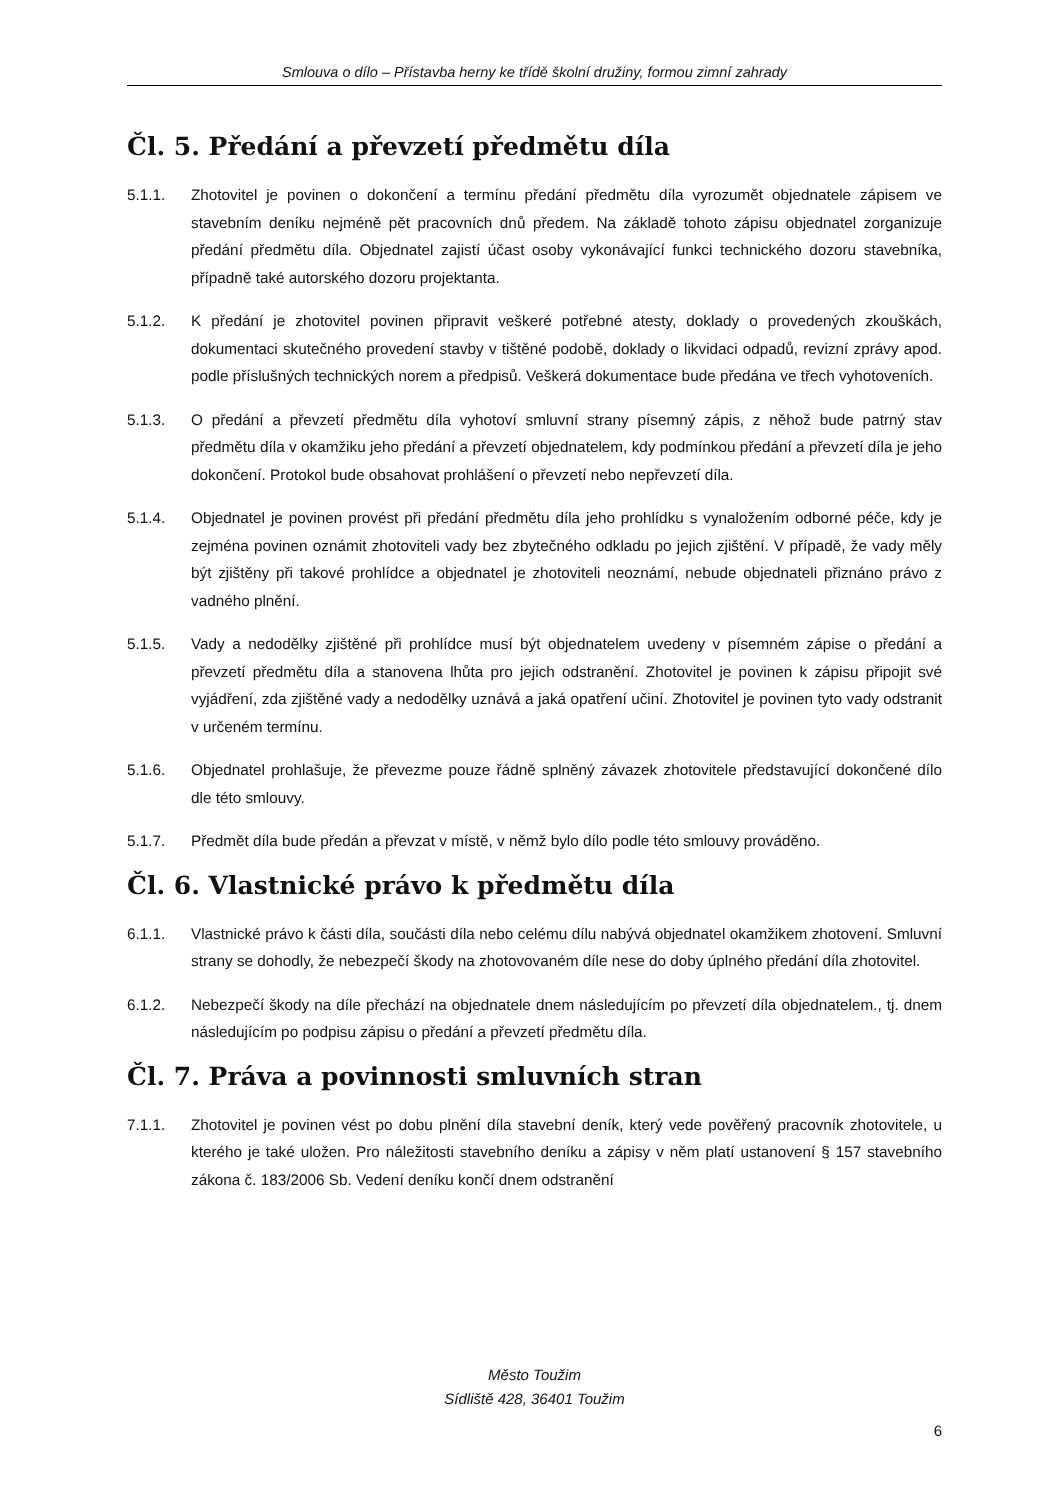Smlouva o dílo – Přístavba herny ke třídě školní družiny, formou zimní zahrady
Čl. 5. Předání a převzetí předmětu díla
5.1.1. Zhotovitel je povinen o dokončení a termínu předání předmětu díla vyrozumět objednatele zápisem ve stavebním deníku nejméně pět pracovních dnů předem. Na základě tohoto zápisu objednatel zorganizuje předání předmětu díla. Objednatel zajistí účast osoby vykonávající funkci technického dozoru stavebníka, případně také autorského dozoru projektanta.
5.1.2. K předání je zhotovitel povinen připravit veškeré potřebné atesty, doklady o provedených zkouškách, dokumentaci skutečného provedení stavby v tištěné podobě, doklady o likvidaci odpadů, revizní zprávy apod. podle příslušných technických norem a předpisů. Veškerá dokumentace bude předána ve třech vyhotoveních.
5.1.3. O předání a převzetí předmětu díla vyhotoví smluvní strany písemný zápis, z něhož bude patrný stav předmětu díla v okamžiku jeho předání a převzetí objednatelem, kdy podmínkou předání a převzetí díla je jeho dokončení. Protokol bude obsahovat prohlášení o převzetí nebo nepřevzetí díla.
5.1.4. Objednatel je povinen provést při předání předmětu díla jeho prohlídku s vynaložením odborné péče, kdy je zejména povinen oznámit zhotoviteli vady bez zbytečného odkladu po jejich zjištění. V případě, že vady měly být zjištěny při takové prohlídce a objednatel je zhotoviteli neoznámí, nebude objednateli přiznáno právo z vadného plnění.
5.1.5. Vady a nedodělky zjištěné při prohlídce musí být objednatelem uvedeny v písemném zápise o předání a převzetí předmětu díla a stanovena lhůta pro jejich odstranění. Zhotovitel je povinen k zápisu připojit své vyjádření, zda zjištěné vady a nedodělky uznává a jaká opatření učiní. Zhotovitel je povinen tyto vady odstranit v určeném termínu.
5.1.6. Objednatel prohlašuje, že převezme pouze řádně splněný závazek zhotovitele představující dokončené dílo dle této smlouvy.
5.1.7. Předmět díla bude předán a převzat v místě, v němž bylo dílo podle této smlouvy prováděno.
Čl. 6. Vlastnické právo k předmětu díla
6.1.1. Vlastnické právo k části díla, součásti díla nebo celému dílu nabývá objednatel okamžikem zhotovení. Smluvní strany se dohodly, že nebezpečí škody na zhotovovaném díle nese do doby úplného předání díla zhotovitel.
6.1.2. Nebezpečí škody na díle přechází na objednatele dnem následujícím po převzetí díla objednatelem., tj. dnem následujícím po podpisu zápisu o předání a převzetí předmětu díla.
Čl. 7. Práva a povinnosti smluvních stran
7.1.1. Zhotovitel je povinen vést po dobu plnění díla stavební deník, který vede pověřený pracovník zhotovitele, u kterého je také uložen. Pro náležitosti stavebního deníku a zápisy v něm platí ustanovení § 157 stavebního zákona č. 183/2006 Sb. Vedení deníku končí dnem odstranění
Město Toužim
Sídliště 428, 36401 Toužim
6